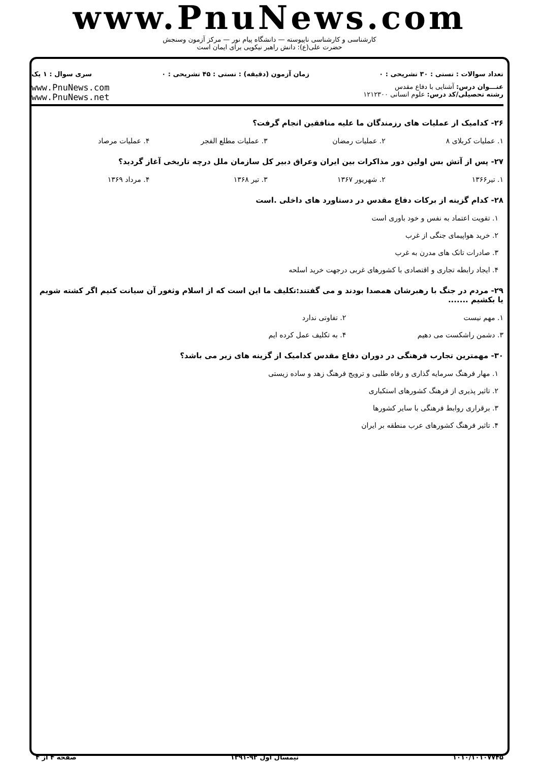www.PnuNews.com
کارشناسی و کارشناسی ناپیوسته — دانشگاه پیام نور — مرکز آزمون وسنجش
حضرت علی(ع): دانش راهبر نیکویی برای ایمان است
تعداد سوالات : تستی : ۳۰ تشریحی : ۰ زمان آزمون (دقیقه) : تستی : ۴۵ تشریحی : ۰ سری سوال : ۱ یک
عنـــوان درس: آشنایی با دفاع مقدس
رشته تحصیلی/کد درس: علوم انسانی ۱۲۱۲۳۰۰
www.PnuNews.com
www.PnuNews.net
۲۶- کدامیک از عملیات های رزمندگان ما علیه منافقین انجام گرفت؟
۱. عملیات کربلای ۸ ۲. عملیات رمضان ۳. عملیات مطلع الفجر ۴. عملیات مرصاد
۲۷- پس از آتش بس اولین دور مذاکرات بین ایران وعراق دبیر کل سازمان ملل درچه تاریخی آغاز گردید؟
۱. تیر۱۳۶۶ ۲. شهریور ۱۳۶۷ ۳. تیر ۱۳۶۸ ۴. مرداد ۱۳۶۹
۲۸- کدام گزینه از برکات دفاع مقدس در دستاورد های داخلی .است
۱. تقویت اعتماد به نفس و خود باوری است
۲. خرید هواپیمای جنگی از غرب
۳. صادرات تانک های مدرن به غرب
۴. ایجاد رابطه تجاری و اقتصادی با کشورهای غربی درجهت خرید اسلحه
۲۹- مردم در جنگ با رهبرشان همصدا بودند و می گفتند:تکلیف ما این است که از اسلام وثغور آن سیانت کنیم اگر کشته شویم یا بکشیم .......
۱. مهم نیست ۲. تفاوتی ندارد
۳. دشمن راشکست می دهیم ۴. به تکلیف عمل کرده ایم
۳۰- مهمترین تجارب فرهنگی در دوران دفاع مقدس کدامیک از گزینه های زیر می باشد؟
۱. مهار فرهنگ سرمایه گذاری و رفاه طلبی و ترویج فرهنگ زهد و ساده زیستی
۲. تاثیر پذیری از فرهنگ کشورهای استکباری
۳. برقراری روابط فرهنگی با سایر کشورها
۴. تاثیر فرهنگ کشورهای عرب منطقه بر ایران
۱۰۱۰/۱۰۱۰۷۷۴۵ نیمسال اول ۹۲-۱۳۹۱ صفحه ۴ از ۴